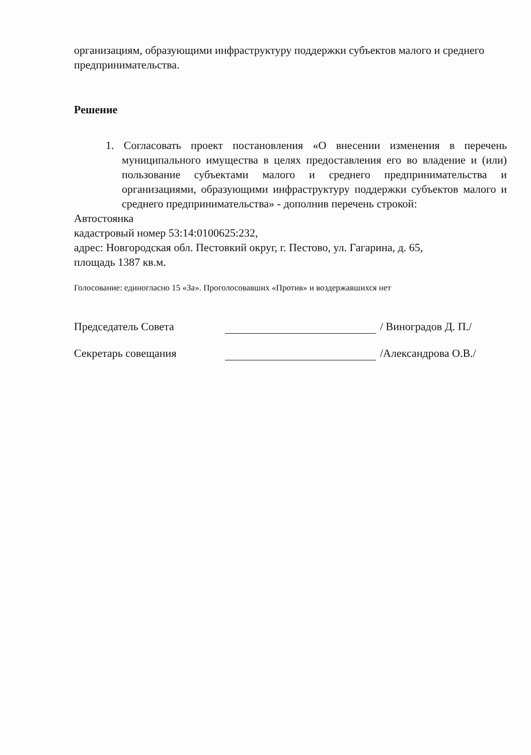организациям, образующими инфраструктуру поддержки субъектов малого и среднего предпринимательства.
Решение
1. Согласовать проект постановления «О внесении изменения в перечень муниципального имущества в целях предоставления его во владение и (или) пользование субъектами малого и среднего предпринимательства и организациями, образующими инфраструктуру поддержки субъектов малого и среднего предпринимательства» - дополнив перечень строкой:
Автостоянка
кадастровый номер 53:14:0100625:232,
адрес: Новгородская обл. Пестовкий округ, г. Пестово, ул. Гагарина, д. 65,
площадь 1387 кв.м.
Голосование: единогласно 15 «За». Проголосовавших «Против» и воздержавшихся нет
Председатель Совета / Виноградов Д. П./
Секретарь совещания /Александрова О.В./